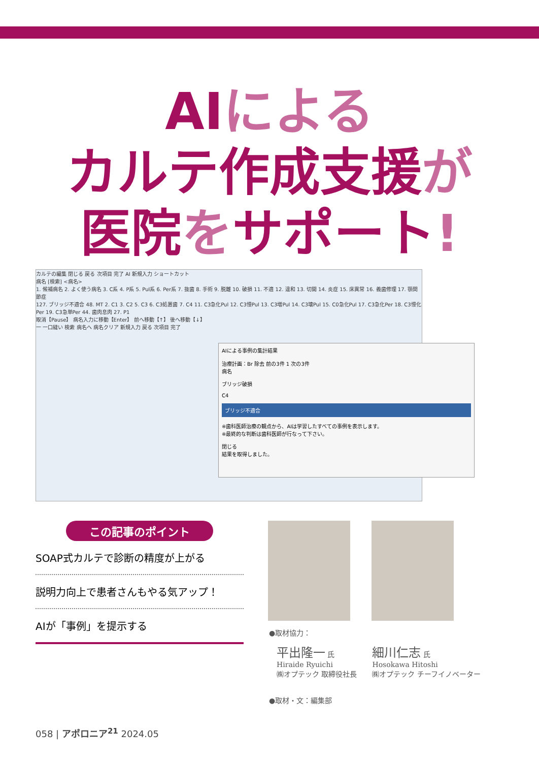AIによる
カルテ作成支援が
医院をサポート!
カルテの編集 閉じる 戻る 次項目 完了 AI 新規入力 ショートカット
病名 [検索] <病名>
1. 候補病名 2. よく使う病名 3. C系 4. P系 5. Pul系 6. Per系 7. 抜歯 8. 手術 9. 脱離 10. 破損 11. 不適 12. 違和 13. 切開 14. 炎症 15. 床異常 16. 義歯修理 17. 顎関節症
127. ブリッジ不適合 48. MT 2. C1 3. C2 5. C3 6. C3処置歯 7. C4 11. C3急化Pul 12. C3慢Pul 13. C3増Pul 14. C3壊Pul 15. C0急化Pul 17. C3急化Per 18. C3慢化Per 19. C3急単Per 44. 歯肉息肉 27. P1
取消【Pause】 病名入力に移動【Enter】 前へ移動【↑】 後へ移動【↓】
一 一口縫い 検索 病名へ 病名クリア 新規入力 戻る 次項目 完了
AIによる事例の集計結果
治療計画：Br 除去 前の3件 1 次の3件
病名
ブリッジ破損
C4
ブリッジ不適合
※歯科医師治療の観点から、AIは学習したすべての事例を表示します。
※最終的な判断は歯科医師が行なって下さい。
閉じる
結果を取得しました。
この記事のポイント
SOAP式カルテで診断の精度が上がる
説明力向上で患者さんもやる気アップ！
AIが「事例」を提示する
●取材協力：
平出隆一 氏
Hiraide Ryuichi
㈱オプテック 取締役社長
細川仁志 氏
Hosokawa Hitoshi
㈱オプテック チーフイノベーター
●取材・文：編集部
058 | アポロニア<sup>21</sup> 2024.05